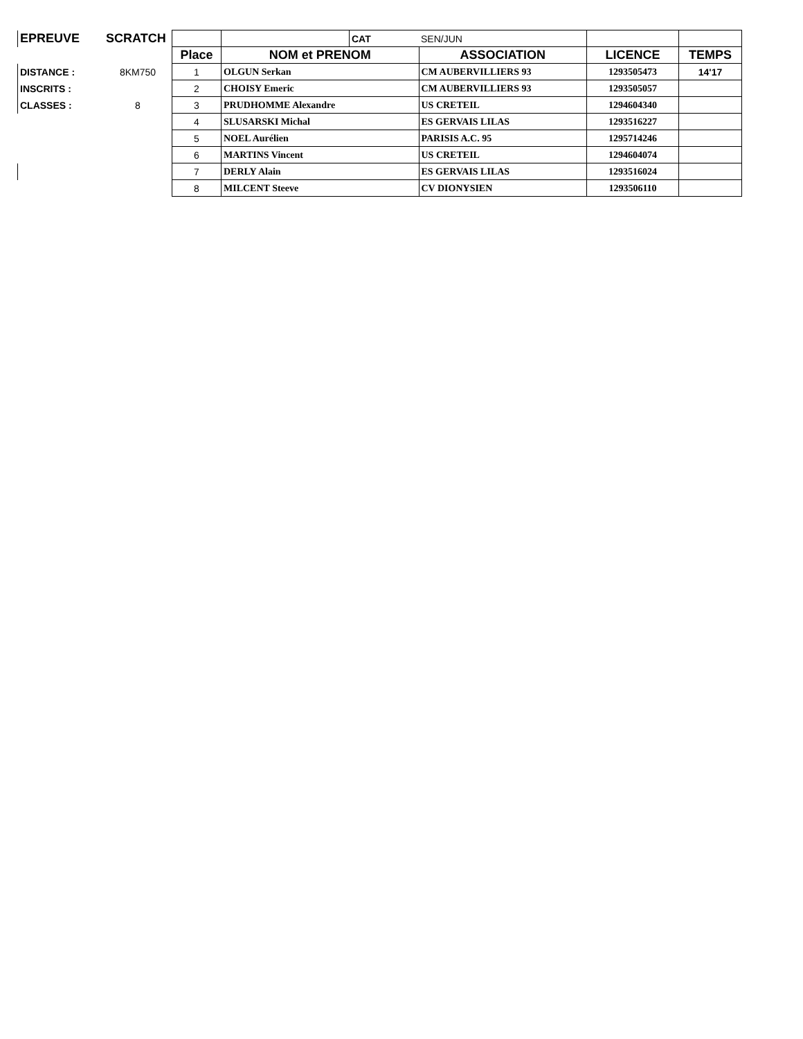| EPREUVE | SCRATCH | | | CAT | SEN/JUN | | |
| | | Place | NOM et PRENOM | | ASSOCIATION | LICENCE | TEMPS |
| DISTANCE : | 8KM750 | 1 | OLGUN Serkan | | CM AUBERVILLIERS 93 | 1293505473 | 14'17 |
| INSCRITS : | | 2 | CHOISY Emeric | | CM AUBERVILLIERS 93 | 1293505057 | |
| CLASSES : | 8 | 3 | PRUDHOMME Alexandre | | US CRETEIL | 1294604340 | |
| | | 4 | SLUSARSKI Michal | | ES GERVAIS LILAS | 1293516227 | |
| | | 5 | NOEL Aurélien | | PARISIS A.C. 95 | 1295714246 | |
| | | 6 | MARTINS Vincent | | US CRETEIL | 1294604074 | |
| | | 7 | DERLY Alain | | ES GERVAIS LILAS | 1293516024 | |
| | | 8 | MILCENT Steeve | | CV DIONYSIEN | 1293506110 | |